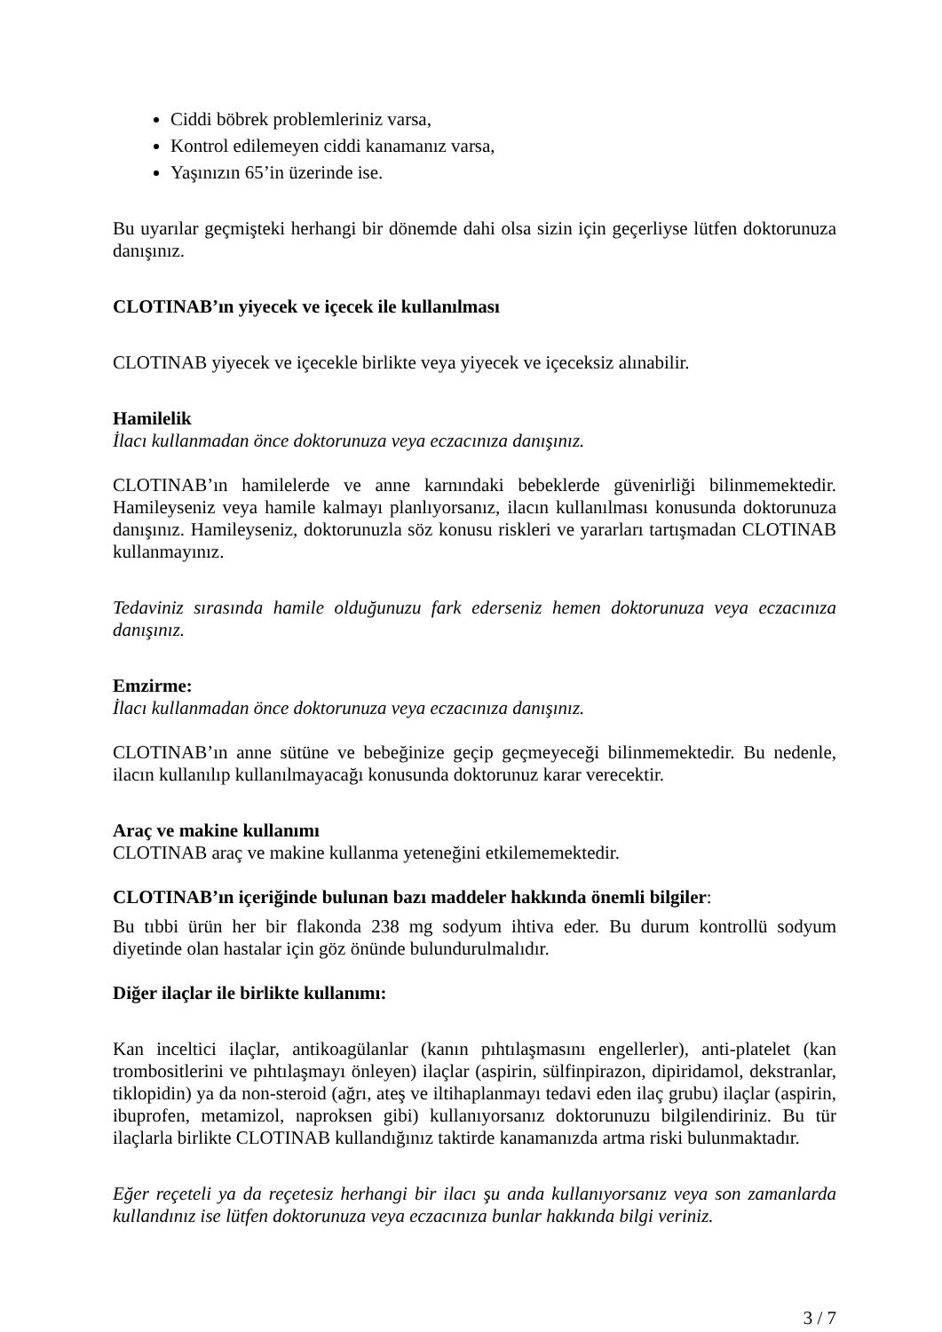Ciddi böbrek problemleriniz varsa,
Kontrol edilemeyen ciddi kanamanız varsa,
Yaşınızın 65’in üzerinde ise.
Bu uyarılar geçmişteki herhangi bir dönemde dahi olsa sizin için geçerliyse lütfen doktorunuza danışınız.
CLOTINAB’ın yiyecek ve içecek ile kullanılması
CLOTINAB yiyecek ve içecekle birlikte veya yiyecek ve içeceksiz alınabilir.
Hamilelik
İlacı kullanmadan önce doktorunuza veya eczacınıza danışınız.
CLOTINAB’ın hamilelerde ve anne karnındaki bebeklerde güvenirliği bilinmemektedir. Hamileyseniz veya hamile kalmayı planlıyorsanız, ilacın kullanılması konusunda doktorunuza danışınız. Hamileyseniz, doktorunuzla söz konusu riskleri ve yararları tartışmadan CLOTINAB kullanmayınız.
Tedaviniz sırasında hamile olduğunuzu fark ederseniz hemen doktorunuza veya eczacınıza danışınız.
Emzirme:
İlacı kullanmadan önce doktorunuza veya eczacınıza danışınız.
CLOTINAB’ın anne sütüne ve bebeğinize geçip geçmeyeceği bilinmemektedir. Bu nedenle, ilacın kullanılıp kullanılmayacağı konusunda doktorunuz karar verecektir.
Araç ve makine kullanımı
CLOTINAB araç ve makine kullanma yeteneğini etkilememektedir.
CLOTINAB’ın içeriğinde bulunan bazı maddeler hakkında önemli bilgiler:
Bu tıbbi ürün her bir flakonda 238 mg sodyum ihtiva eder. Bu durum kontrollü sodyum diyetinde olan hastalar için göz önünde bulundurulmalıdır.
Diğer ilaçlar ile birlikte kullanımı:
Kan inceltici ilaçlar, antikoagülanlar (kanın pıhtılaşmasını engellerler), anti-platelet (kan trombositlerini ve pıhtılaşmayı önleyen) ilaçlar (aspirin, sülfinpirazon, dipiridamol, dekstranlar, tiklopidin) ya da non-steroid (ağrı, ateş ve iltihaplanmayı tedavi eden ilaç grubu) ilaçlar (aspirin, ibuprofen, metamizol, naproksen gibi) kullanıyorsanız doktorunuzu bilgilendiriniz. Bu tür ilaçlarla birlikte CLOTINAB kullandığınız taktirde kanamanızda artma riski bulunmaktadır.
Eğer reçeteli ya da reçetesiz herhangi bir ilacı şu anda kullanıyorsanız veya son zamanlarda kullandınız ise lütfen doktorunuza veya eczacınıza bunlar hakkında bilgi veriniz.
3 / 7